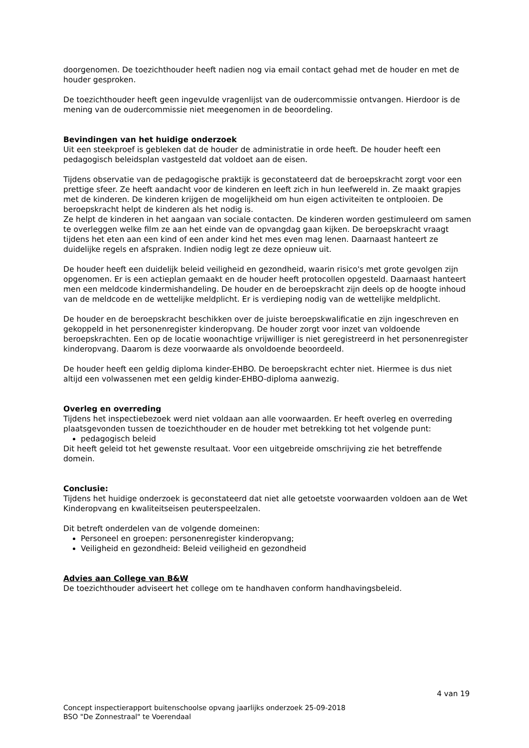doorgenomen. De toezichthouder heeft nadien nog via email contact gehad met de houder en met de houder gesproken.
De toezichthouder heeft geen ingevulde vragenlijst van de oudercommissie ontvangen. Hierdoor is de mening van de oudercommissie niet meegenomen in de beoordeling.
Bevindingen van het huidige onderzoek
Uit een steekproef is gebleken dat de houder de administratie in orde heeft. De houder heeft een pedagogisch beleidsplan vastgesteld dat voldoet aan de eisen.
Tijdens observatie van de pedagogische praktijk is geconstateerd dat de beroepskracht zorgt voor een prettige sfeer. Ze heeft aandacht voor de kinderen en leeft zich in hun leefwereld in. Ze maakt grapjes met de kinderen. De kinderen krijgen de mogelijkheid om hun eigen activiteiten te ontplooien. De beroepskracht helpt de kinderen als het nodig is.
Ze helpt de kinderen in het aangaan van sociale contacten. De kinderen worden gestimuleerd om samen te overleggen welke film ze aan het einde van de opvangdag gaan kijken. De beroepskracht vraagt tijdens het eten aan een kind of een ander kind het mes even mag lenen. Daarnaast hanteert ze duidelijke regels en afspraken. Indien nodig legt ze deze opnieuw uit.
De houder heeft een duidelijk beleid veiligheid en gezondheid, waarin risico's met grote gevolgen zijn opgenomen. Er is een actieplan gemaakt en de houder heeft protocollen opgesteld. Daarnaast hanteert men een meldcode kindermishandeling. De houder en de beroepskracht zijn deels op de hoogte inhoud van de meldcode en de wettelijke meldplicht. Er is verdieping nodig van de wettelijke meldplicht.
De houder en de beroepskracht beschikken over de juiste beroepskwalificatie en zijn ingeschreven en gekoppeld in het personenregister kinderopvang. De houder zorgt voor inzet van voldoende beroepskrachten. Een op de locatie woonachtige vrijwilliger is niet geregistreerd in het personenregister kinderopvang. Daarom is deze voorwaarde als onvoldoende beoordeeld.
De houder heeft een geldig diploma kinder-EHBO. De beroepskracht echter niet. Hiermee is dus niet altijd een volwassenen met een geldig kinder-EHBO-diploma aanwezig.
Overleg en overreding
Tijdens het inspectiebezoek werd niet voldaan aan alle voorwaarden. Er heeft overleg en overreding plaatsgevonden tussen de toezichthouder en de houder met betrekking tot het volgende punt:
pedagogisch beleid
Dit heeft geleid tot het gewenste resultaat. Voor een uitgebreide omschrijving zie het betreffende domein.
Conclusie:
Tijdens het huidige onderzoek is geconstateerd dat niet alle getoetste voorwaarden voldoen aan de Wet Kinderopvang en kwaliteitseisen peuterspeelzalen.
Dit betreft onderdelen van de volgende domeinen:
Personeel en groepen: personenregister kinderopvang;
Veiligheid en gezondheid: Beleid veiligheid en gezondheid
Advies aan College van B&W
De toezichthouder adviseert het college om te handhaven conform handhavingsbeleid.
4 van 19
Concept inspectierapport buitenschoolse opvang jaarlijks onderzoek 25-09-2018
BSO "De Zonnestraal" te Voerendaal